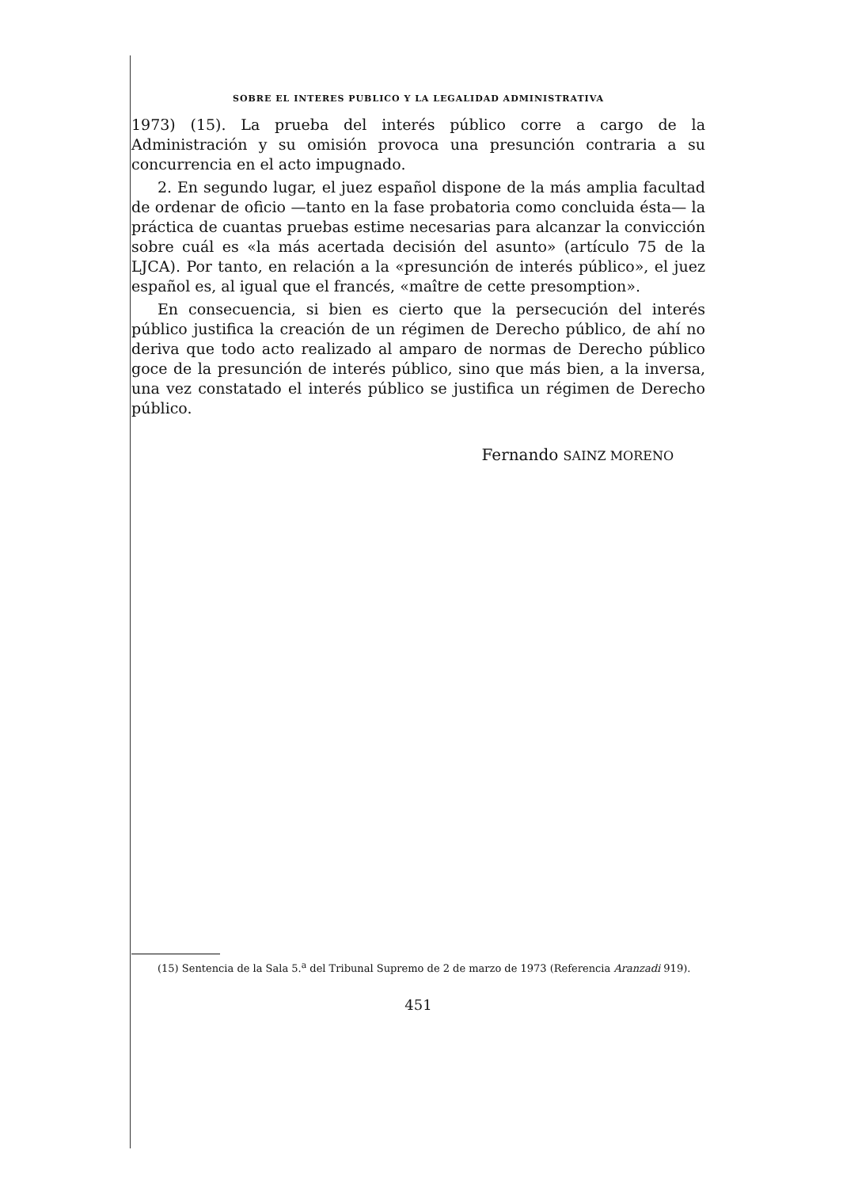SOBRE EL INTERES PUBLICO Y LA LEGALIDAD ADMINISTRATIVA
1973) (15). La prueba del interés público corre a cargo de la Administración y su omisión provoca una presunción contraria a su concurrencia en el acto impugnado.
2. En segundo lugar, el juez español dispone de la más amplia facultad de ordenar de oficio —tanto en la fase probatoria como concluida ésta— la práctica de cuantas pruebas estime necesarias para alcanzar la convicción sobre cuál es «la más acertada decisión del asunto» (artículo 75 de la LJCA). Por tanto, en relación a la «presunción de interés público», el juez español es, al igual que el francés, «maître de cette presomption».
En consecuencia, si bien es cierto que la persecución del interés público justifica la creación de un régimen de Derecho público, de ahí no deriva que todo acto realizado al amparo de normas de Derecho público goce de la presunción de interés público, sino que más bien, a la inversa, una vez constatado el interés público se justifica un régimen de Derecho público.
Fernando SAINZ MORENO
(15) Sentencia de la Sala 5.<sup>a</sup> del Tribunal Supremo de 2 de marzo de 1973 (Referencia Aranzadi 919).
451